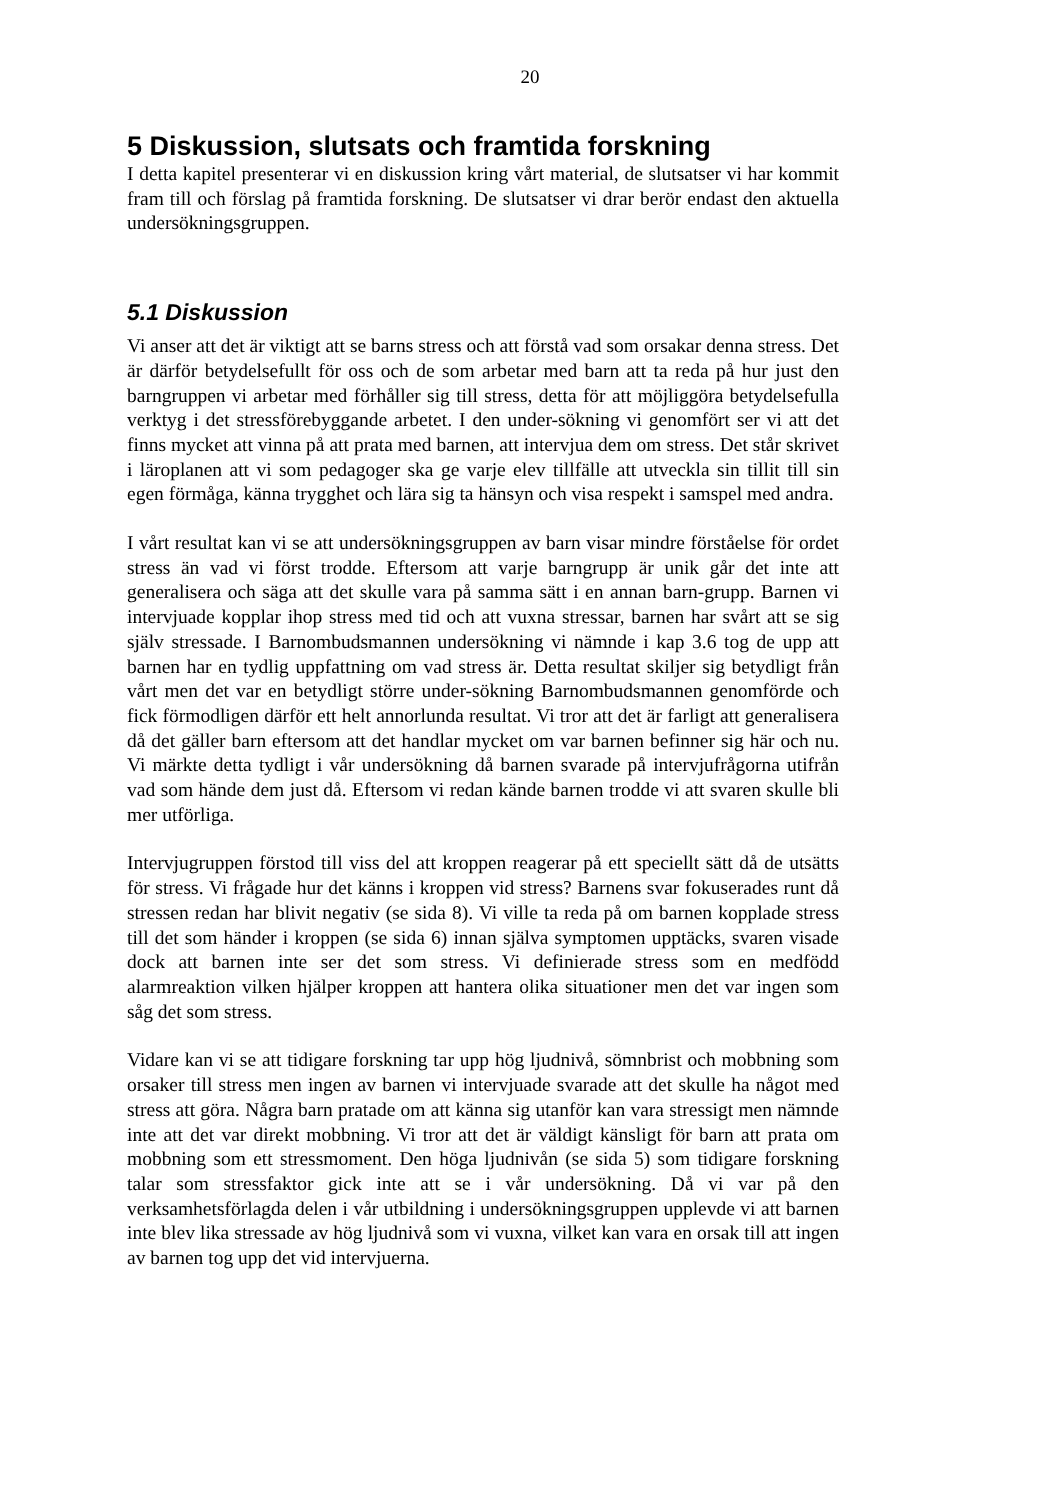20
5 Diskussion, slutsats och framtida forskning
I detta kapitel presenterar vi en diskussion kring vårt material, de slutsatser vi har kommit fram till och förslag på framtida forskning. De slutsatser vi drar berör endast den aktuella undersökningsgruppen.
5.1 Diskussion
Vi anser att det är viktigt att se barns stress och att förstå vad som orsakar denna stress. Det är därför betydelsefullt för oss och de som arbetar med barn att ta reda på hur just den barngruppen vi arbetar med förhåller sig till stress, detta för att möjliggöra betydelsefulla verktyg i det stressförebyggande arbetet. I den under-sökning vi genomfört ser vi att det finns mycket att vinna på att prata med barnen, att intervjua dem om stress. Det står skrivet i läroplanen att vi som pedagoger ska ge varje elev tillfälle att utveckla sin tillit till sin egen förmåga, känna trygghet och lära sig ta hänsyn och visa respekt i samspel med andra.
I vårt resultat kan vi se att undersökningsgruppen av barn visar mindre förståelse för ordet stress än vad vi först trodde. Eftersom att varje barngrupp är unik går det inte att generalisera och säga att det skulle vara på samma sätt i en annan barn-grupp. Barnen vi intervjuade kopplar ihop stress med tid och att vuxna stressar, barnen har svårt att se sig själv stressade. I Barnombudsmannen undersökning vi nämnde i kap 3.6 tog de upp att barnen har en tydlig uppfattning om vad stress är. Detta resultat skiljer sig betydligt från vårt men det var en betydligt större under-sökning Barnombudsmannen genomförde och fick förmodligen därför ett helt annorlunda resultat. Vi tror att det är farligt att generalisera då det gäller barn eftersom att det handlar mycket om var barnen befinner sig här och nu. Vi märkte detta tydligt i vår undersökning då barnen svarade på intervjufrågorna utifrån vad som hände dem just då. Eftersom vi redan kände barnen trodde vi att svaren skulle bli mer utförliga.
Intervjugruppen förstod till viss del att kroppen reagerar på ett speciellt sätt då de utsätts för stress. Vi frågade hur det känns i kroppen vid stress? Barnens svar fokuserades runt då stressen redan har blivit negativ (se sida 8). Vi ville ta reda på om barnen kopplade stress till det som händer i kroppen (se sida 6) innan själva symptomen upptäcks, svaren visade dock att barnen inte ser det som stress. Vi definierade stress som en medfödd alarmreaktion vilken hjälper kroppen att hantera olika situationer men det var ingen som såg det som stress.
Vidare kan vi se att tidigare forskning tar upp hög ljudnivå, sömnbrist och mobbning som orsaker till stress men ingen av barnen vi intervjuade svarade att det skulle ha något med stress att göra. Några barn pratade om att känna sig utanför kan vara stressigt men nämnde inte att det var direkt mobbning. Vi tror att det är väldigt känsligt för barn att prata om mobbning som ett stressmoment. Den höga ljudnivån (se sida 5) som tidigare forskning talar som stressfaktor gick inte att se i vår undersökning. Då vi var på den verksamhetsförlagda delen i vår utbildning i undersökningsgruppen upplevde vi att barnen inte blev lika stressade av hög ljudnivå som vi vuxna, vilket kan vara en orsak till att ingen av barnen tog upp det vid intervjuerna.